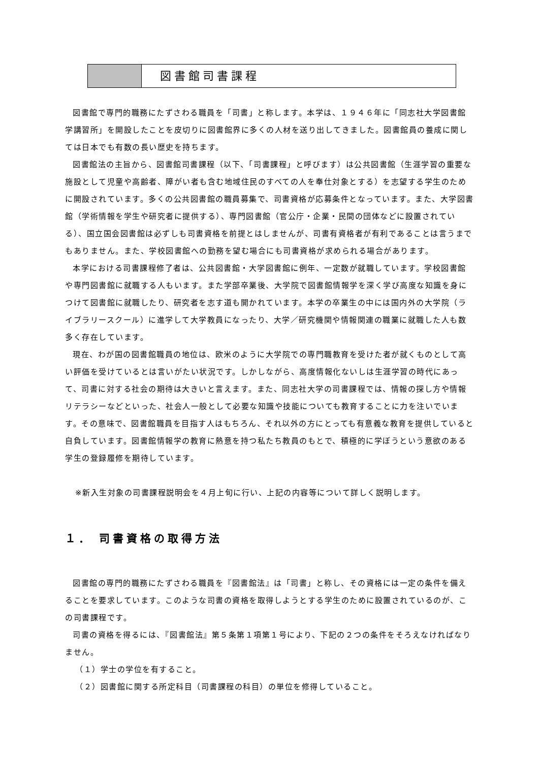図書館司書課程
図書館で専門的職務にたずさわる職員を「司書」と称します。本学は、１９４６年に「同志社大学図書館学講習所」を開設したことを皮切りに図書館界に多くの人材を送り出してきました。図書館員の養成に関しては日本でも有数の長い歴史を持ちます。
図書館法の主旨から、図書館司書課程（以下、「司書課程」と呼びます）は公共図書館（生涯学習の重要な施設として児童や高齢者、障がい者も含む地域住民のすべての人を奉仕対象とする）を志望する学生のために開設されています。多くの公共図書館の職員募集で、司書資格が応募条件となっています。また、大学図書館（学術情報を学生や研究者に提供する）、専門図書館（官公庁・企業・民間の団体などに設置されている）、国立国会図書館は必ずしも司書資格を前提とはしませんが、司書有資格者が有利であることは言うまでもありません。また、学校図書館への勤務を望む場合にも司書資格が求められる場合があります。
本学における司書課程修了者は、公共図書館・大学図書館に例年、一定数が就職しています。学校図書館や専門図書館に就職する人もいます。また学部卒業後、大学院で図書館情報学を深く学び高度な知識を身につけて図書館に就職したり、研究者を志す道も開かれています。本学の卒業生の中には国内外の大学院（ライブラリースクール）に進学して大学教員になったり、大学／研究機関や情報関連の職業に就職した人も数多く存在しています。
現在、わが国の図書館職員の地位は、欧米のように大学院での専門職教育を受けた者が就くものとして高い評価を受けているとは言いがたい状況です。しかしながら、高度情報化ないしは生涯学習の時代にあって、司書に対する社会の期待は大きいと言えます。また、同志社大学の司書課程では、情報の探し方や情報リテラシーなどといった、社会人一般として必要な知識や技能についても教育することに力を注いでいます。その意味で、図書館職員を目指す人はもちろん、それ以外の方にとっても有意義な教育を提供していると自負しています。図書館情報学の教育に熱意を持つ私たち教員のもとで、積極的に学ぼうという意欲のある学生の登録履修を期待しています。
※新入生対象の司書課程説明会を４月上旬に行い、上記の内容等について詳しく説明します。
１． 司書資格の取得方法
図書館の専門的職務にたずさわる職員を『図書館法』は「司書」と称し、その資格には一定の条件を備えることを要求しています。このような司書の資格を取得しようとする学生のために設置されているのが、この司書課程です。
司書の資格を得るには、『図書館法』第５条第１項第１号により、下記の２つの条件をそろえなければなりません。
（１）学士の学位を有すること。
（２）図書館に関する所定科目（司書課程の科目）の単位を修得していること。